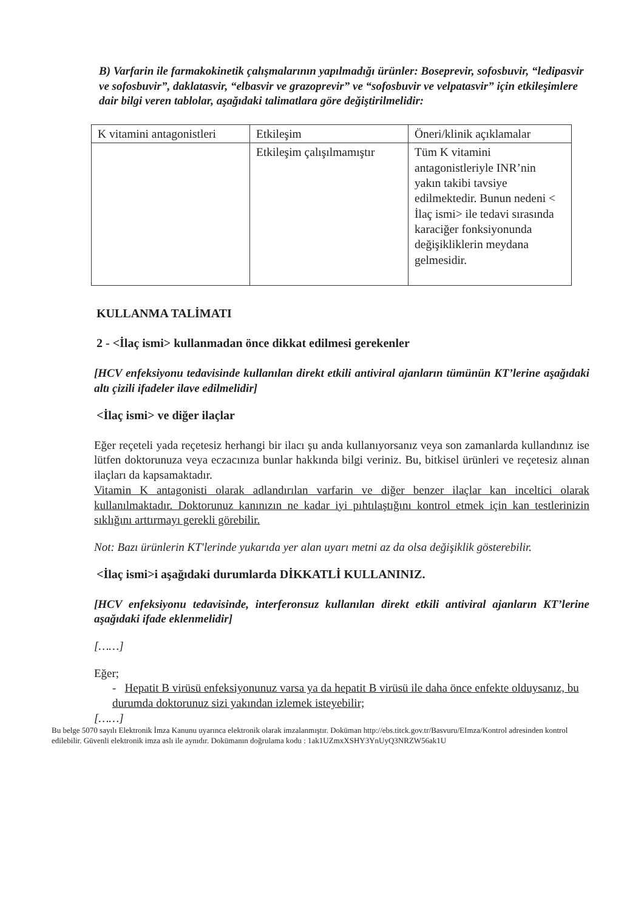B) Varfarin ile farmakokinetik çalışmalarının yapılmadığı ürünler: Boseprevir, sofosbuvir, “ledipasvir ve sofosbuvir”, daklatasvir, “elbasvir ve grazoprevir” ve “sofosbuvir ve velpatasvir” için etkileşimlere dair bilgi veren tablolar, aşağıdaki talimatlara göre değiştirilmelidir:
| K vitamini antagonistleri | Etkileşim | Öneri/klinik açıklamalar |
| | Etkileşim çalışılmamıştır | Tüm K vitamini antagonistleriyle INR’nin yakın takibi tavsiye edilmektedir. Bunun nedeni < İlaç ismi> ile tedavi sırasında karaciğer fonksiyonunda değişikliklerin meydana gelmesidir. |
KULLANMA TALİMATI
2 - <İlaç ismi> kullanmadan önce dikkat edilmesi gerekenler
[HCV enfeksiyonu tedavisinde kullanılan direkt etkili antiviral ajanların tümünün KT’lerine aşağıdaki altı çizili ifadeler ilave edilmelidir]
<İlaç ismi> ve diğer ilaçlar
Eğer reçeteli yada reçetesiz herhangi bir ilacı şu anda kullanıyorsanız veya son zamanlarda kullandınız ise lütfen doktorunuza veya eczacınıza bunlar hakkında bilgi veriniz. Bu, bitkisel ürünleri ve reçetesiz alınan ilaçları da kapsamaktadır.
Vitamin K antagonisti olarak adlandırılan varfarin ve diğer benzer ilaçlar kan inceltici olarak kullanılmaktadır. Doktorunuz kanınızın ne kadar iyi pıhtılaştığını kontrol etmek için kan testlerinizin sıklığını arttırmayı gerekli görebilir.
Not: Bazı ürünlerin KT'lerinde yukarıda yer alan uyarı metni az da olsa değişiklik gösterebilir.
<İlaç ismi>i aşağıdaki durumlarda DİKKATLİ KULLANINIZ.
[HCV enfeksiyonu tedavisinde, interferonsuz kullanılan direkt etkili antiviral ajanların KT’lerine aşağıdaki ifade eklenmelidir]
[……]
Eğer;
- Hepatit B virüsü enfeksiyonunuz varsa ya da hepatit B virüsü ile daha önce enfekte olduysanız, bu durumda doktorunuz sizi yakından izlemek isteyebilir;
[……]
Bu belge 5070 sayılı Elektronik İmza Kanunu uyarınca elektronik olarak imzalanmıştır. Doküman http://ebs.titck.gov.tr/Basvuru/EImza/Kontrol adresinden kontrol edilebilir. Güvenli elektronik imza aslı ile aynıdır. Dokümanın doğrulama kodu : 1ak1UZmxXSHY3YnUyQ3NRZW56ak1U